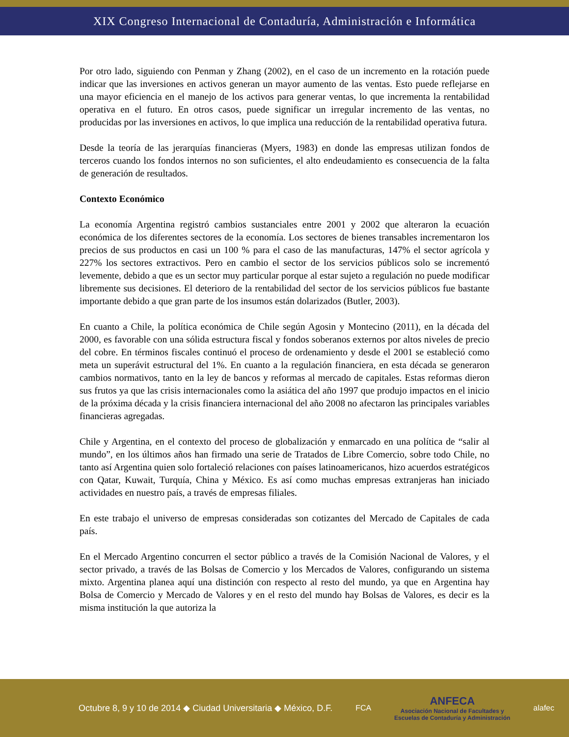XIX Congreso Internacional de Contaduría, Administración e Informática
Por otro lado, siguiendo con Penman y Zhang (2002), en el caso de un incremento en la rotación puede indicar que las inversiones en activos generan un mayor aumento de las ventas. Esto puede reflejarse en una mayor eficiencia en el manejo de los activos para generar ventas, lo que incrementa la rentabilidad operativa en el futuro. En otros casos, puede significar un irregular incremento de las ventas, no producidas por las inversiones en activos, lo que implica una reducción de la rentabilidad operativa futura.
Desde la teoría de las jerarquías financieras (Myers, 1983) en donde las empresas utilizan fondos de terceros cuando los fondos internos no son suficientes, el alto endeudamiento es consecuencia de la falta de generación de resultados.
Contexto Económico
La economía Argentina registró cambios sustanciales entre 2001 y 2002 que alteraron la ecuación económica de los diferentes sectores de la economía. Los sectores de bienes transables incrementaron los precios de sus productos en casi un 100 % para el caso de las manufacturas, 147% el sector agrícola y 227% los sectores extractivos. Pero en cambio el sector de los servicios públicos solo se incrementó levemente, debido a que es un sector muy particular porque al estar sujeto a regulación no puede modificar libremente sus decisiones. El deterioro de la rentabilidad del sector de los servicios públicos fue bastante importante debido a que gran parte de los insumos están dolarizados (Butler, 2003).
En cuanto a Chile, la política económica de Chile según Agosin y Montecino (2011), en la década del 2000, es favorable con una sólida estructura fiscal y fondos soberanos externos por altos niveles de precio del cobre. En términos fiscales continuó el proceso de ordenamiento y desde el 2001 se estableció como meta un superávit estructural del 1%. En cuanto a la regulación financiera, en esta década se generaron cambios normativos, tanto en la ley de bancos y reformas al mercado de capitales. Estas reformas dieron sus frutos ya que las crisis internacionales como la asiática del año 1997 que produjo impactos en el inicio de la próxima década y la crisis financiera internacional del año 2008 no afectaron las principales variables financieras agregadas.
Chile y Argentina, en el contexto del proceso de globalización y enmarcado en una política de “salir al mundo”, en los últimos años han firmado una serie de Tratados de Libre Comercio, sobre todo Chile, no tanto así Argentina quien solo fortaleció relaciones con países latinoamericanos, hizo acuerdos estratégicos con Qatar, Kuwait, Turquía, China y México. Es así como muchas empresas extranjeras han iniciado actividades en nuestro país, a través de empresas filiales.
En este trabajo el universo de empresas consideradas son cotizantes del Mercado de Capitales de cada país.
En el Mercado Argentino concurren el sector público a través de la Comisión Nacional de Valores, y el sector privado, a través de las Bolsas de Comercio y los Mercados de Valores, configurando un sistema mixto. Argentina planea aquí una distinción con respecto al resto del mundo, ya que en Argentina hay Bolsa de Comercio y Mercado de Valores y en el resto del mundo hay Bolsas de Valores, es decir es la misma institución la que autoriza la
Octubre 8, 9 y 10 de 2014 ◆ Ciudad Universitaria ◆ México, D.F.
FCA
ANFECA
Asociación Nacional de Facultades y
Escuelas de Contaduría y Administración
alafec